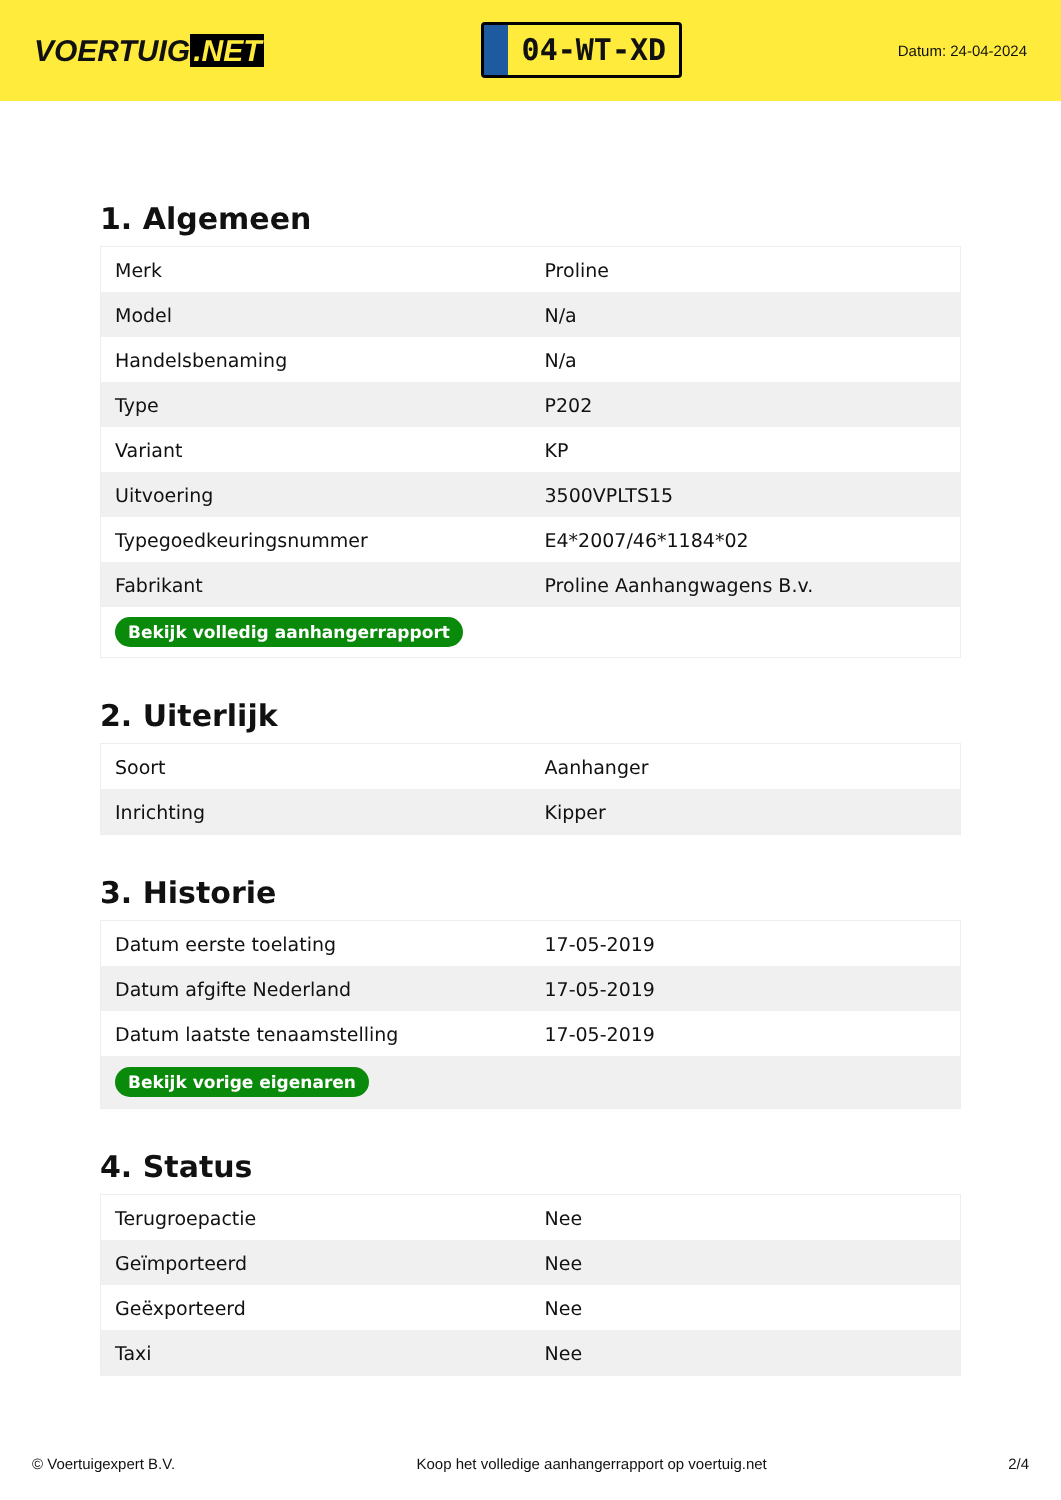VOERTUIG.NET
04-WT-XD
Datum: 24-04-2024
1. Algemeen
| Merk | Proline |
| Model | N/a |
| Handelsbenaming | N/a |
| Type | P202 |
| Variant | KP |
| Uitvoering | 3500VPLTS15 |
| Typegoedkeuringsnummer | E4*2007/46*1184*02 |
| Fabrikant | Proline Aanhangwagens B.v. |
| Bekijk volledig aanhangerrapport | |
2. Uiterlijk
| Soort | Aanhanger |
| Inrichting | Kipper |
3. Historie
| Datum eerste toelating | 17-05-2019 |
| Datum afgifte Nederland | 17-05-2019 |
| Datum laatste tenaamstelling | 17-05-2019 |
| Bekijk vorige eigenaren | |
4. Status
| Terugroepactie | Nee |
| Geïmporteerd | Nee |
| Geëxporteerd | Nee |
| Taxi | Nee |
© Voertuigexpert B.V. Koop het volledige aanhangerrapport op voertuig.net 2/4